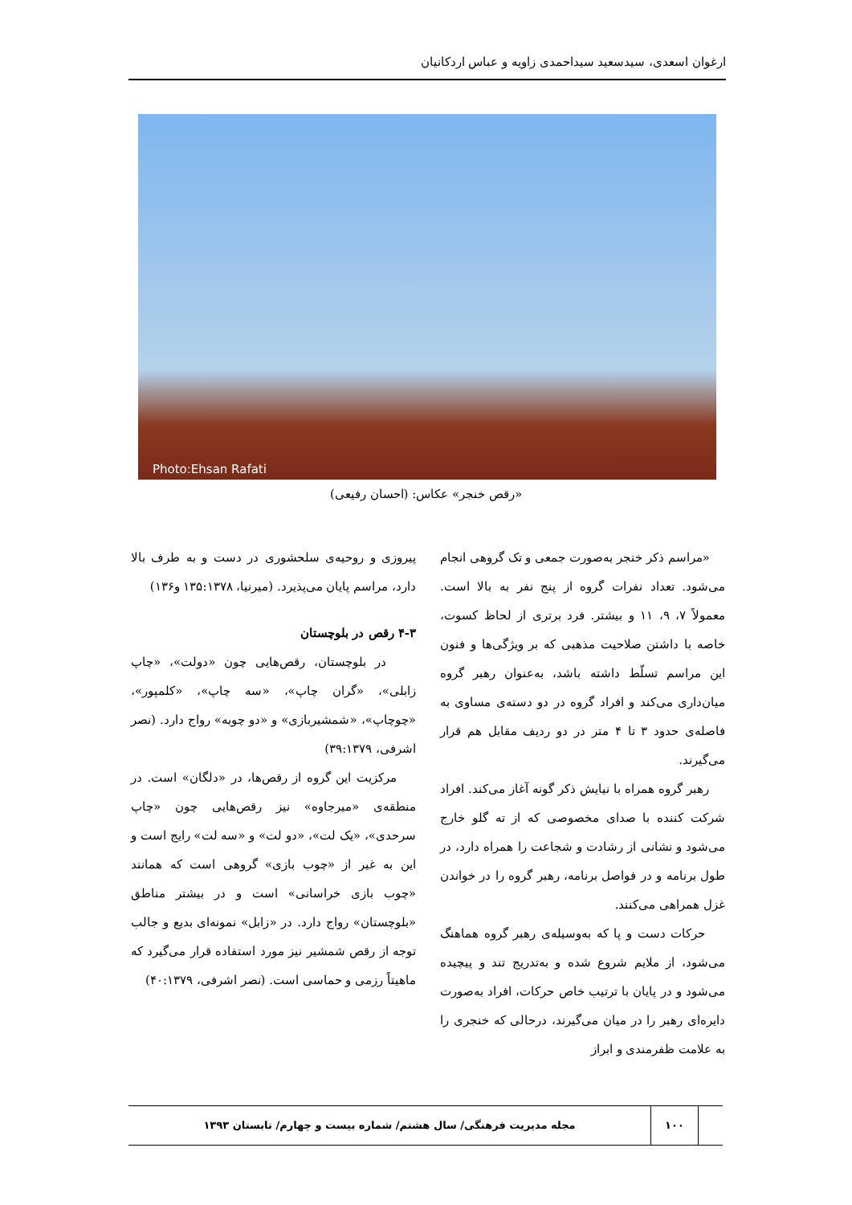ارغوان اسعدی، سیدسعید سیداحمدی زاویه و عباس اردکانیان
Photo:Ehsan Rafati
«رقص خنجر» عکاس: (احسان رفیعی)
«مراسم ذکر خنجر به‌صورت جمعی و تک گروهی انجام می‌شود. تعداد نفرات گروه از پنج نفر به بالا است. معمولاً ۷، ۹، ۱۱ و بیشتر. فرد برتری از لحاظ کسوت، خاصه با داشتن صلاحیت مذهبی که بر ویژگی‌ها و فنون این مراسم تسلّط داشته باشد، به‌عنوان رهبر گروه میان‌داری می‌کند و افراد گروه در دو دسته‌ی مساوی به فاصله‌ی حدود ۳ تا ۴ متر در دو ردیف مقابل هم قرار می‌گیرند.
رهبر گروه همراه با نیایش ذکر گونه آغاز می‌کند. افراد شرکت کننده با صدای مخصوصی که از ته گلو خارج می‌شود و نشانی از رشادت و شجاعت را همراه دارد، در طول برنامه و در فواصل برنامه، رهبر گروه را در خواندن غزل همراهی می‌کنند.
حرکات دست و پا که به‌وسیله‌ی رهبر گروه هماهنگ می‌شود، از ملایم شروع شده و به‌تدریج تند و پیچیده می‌شود و در پایان با ترتیب خاص حرکات، افراد به‌صورت دایره‌ای رهبر را در میان می‌گیرند، درحالی که خنجری را به علامت ظفرمندی و ابراز
پیروزی و روحیه‌ی سلحشوری در دست و به طرف بالا دارد، مراسم پایان می‌پذیرد. (میرنیا، ۱۳۵:۱۳۷۸ و۱۳۶)
۴-۳ رقص در بلوچستان
در بلوچستان، رقص‌هایی چون «دولت»، «چاپ زابلی»، «گران چاپ»، «سه چاپ»، «کلمپور»، «چوچاپ»، «شمشیربازی» و «دو چوبه» رواج دارد. (نصر اشرفی، ۳۹:۱۳۷۹)
مرکزیت این گروه از رقص‌ها، در «دلگان» است. در منطقه‌ی «میرجاوه» نیز رقص‌هایی چون «چاپ سرحدی»، «یک لت»، «دو لت» و «سه لت» رایج است و این به غیر از «چوب بازی» گروهی است که همانند «چوب بازی خراسانی» است و در بیشتر مناطق «بلوچستان» رواج دارد. در «زابل» نمونه‌ای بدیع و جالب توجه از رقص شمشیر نیز مورد استفاده قرار می‌گیرد که ماهیتاً رزمی و حماسی است. (نصر اشرفی، ۴۰:۱۳۷۹)
۱۰۰ مجله مدیریت فرهنگی/ سال هشتم/ شماره بیست و چهارم/ تابستان ۱۳۹۳